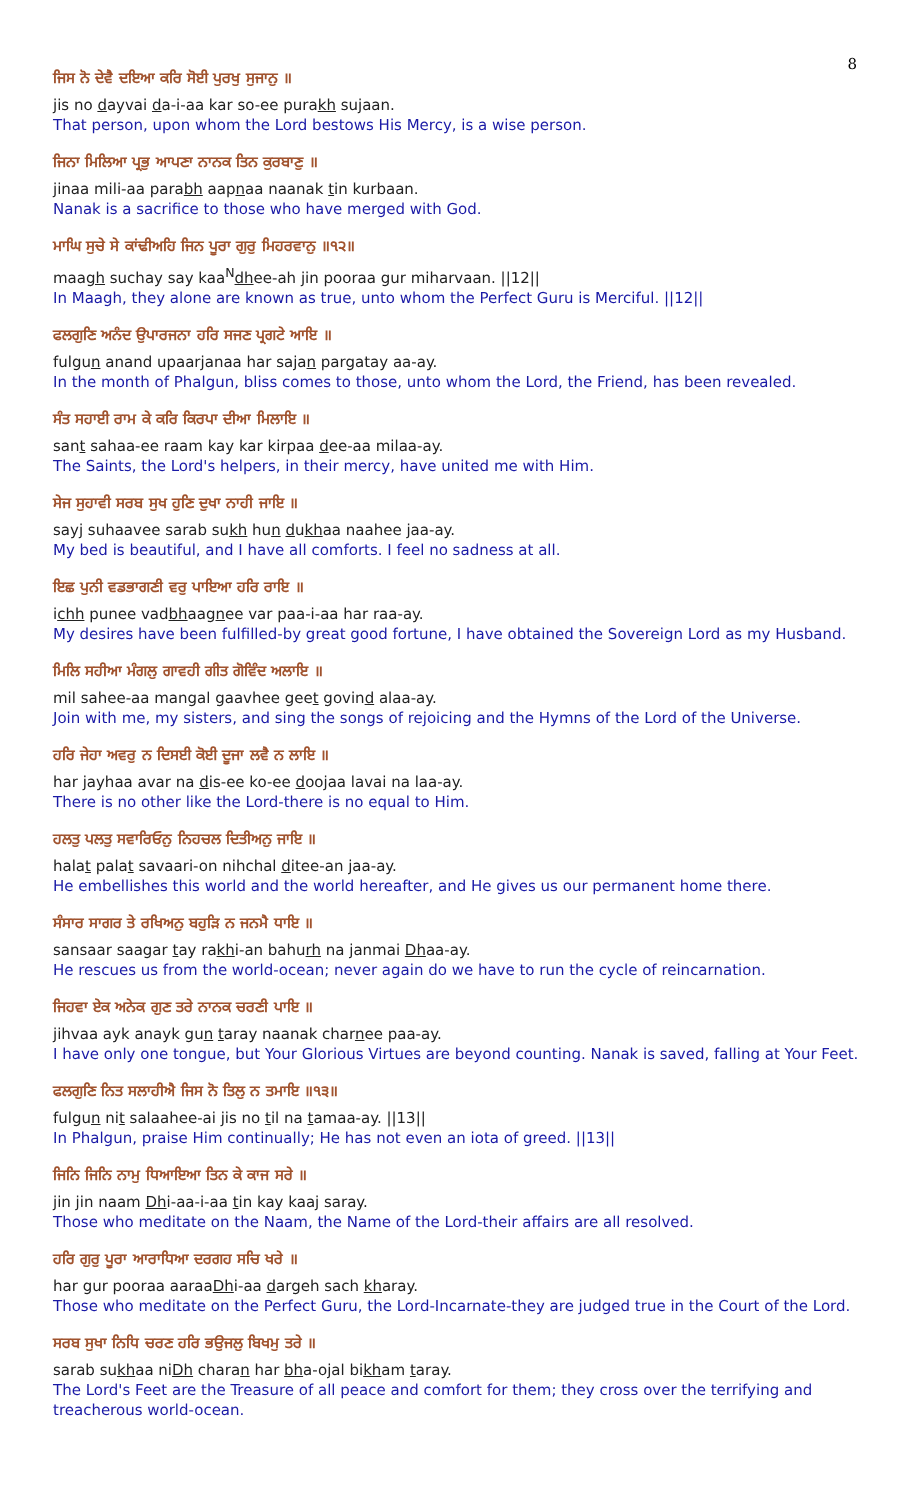8
ਜਿਸ ਨੋ ਦੇਵੈ ਦਇਆ ਕਰਿ ਸੋਈ ਪੁਰਖੁ ਸੁਜਾਨੁ ॥
jis no dayvai da-i-aa kar so-ee purakh sujaan.
That person, upon whom the Lord bestows His Mercy, is a wise person.
ਜਿਨਾ ਮਿਲਿਆ ਪ੍ਰਭੁ ਆਪਣਾ ਨਾਨਕ ਤਿਨ ਕੁਰਬਾਣੁ ॥
jinaa mili-aa parabh aapnaa naanak tin kurbaan.
Nanak is a sacrifice to those who have merged with God.
ਮਾਘਿ ਸੁਚੇ ਸੇ ਕਾਂਢੀਅਹਿ ਜਿਨ ਪੂਰਾ ਗੁਰੁ ਮਿਹਰਵਾਨੁ ॥੧੨॥
maagh suchay say kaa<sup>N</sup>dhee-ah jin pooraa gur miharvaan. ||12||
In Maagh, they alone are known as true, unto whom the Perfect Guru is Merciful. ||12||
ਫਲਗੁਣਿ ਅਨੰਦ ਉਪਾਰਜਨਾ ਹਰਿ ਸਜਣ ਪ੍ਰਗਟੇ ਆਇ ॥
fulgun anand upaarjanaa har sajan pargatay aa-ay.
In the month of Phalgun, bliss comes to those, unto whom the Lord, the Friend, has been revealed.
ਸੰਤ ਸਹਾਈ ਰਾਮ ਕੇ ਕਰਿ ਕਿਰਪਾ ਦੀਆ ਮਿਲਾਇ ॥
sant sahaa-ee raam kay kar kirpaa dee-aa milaa-ay.
The Saints, the Lord's helpers, in their mercy, have united me with Him.
ਸੇਜ ਸੁਹਾਵੀ ਸਰਬ ਸੁਖ ਹੁਣਿ ਦੁਖਾ ਨਾਹੀ ਜਾਇ ॥
sayj suhaavee sarab sukh hun dukhaa naahee jaa-ay.
My bed is beautiful, and I have all comforts. I feel no sadness at all.
ਇਛ ਪੁਨੀ ਵਡਭਾਗਣੀ ਵਰੁ ਪਾਇਆ ਹਰਿ ਰਾਇ ॥
ichh punee vadbhaagnee var paa-i-aa har raa-ay.
My desires have been fulfilled-by great good fortune, I have obtained the Sovereign Lord as my Husband.
ਮਿਲਿ ਸਹੀਆ ਮੰਗਲੁ ਗਾਵਹੀ ਗੀਤ ਗੋਵਿੰਦ ਅਲਾਇ ॥
mil sahee-aa mangal gaavhee geet govind alaa-ay.
Join with me, my sisters, and sing the songs of rejoicing and the Hymns of the Lord of the Universe.
ਹਰਿ ਜੇਹਾ ਅਵਰੁ ਨ ਦਿਸਈ ਕੋਈ ਦੂਜਾ ਲਵੈ ਨ ਲਾਇ ॥
har jayhaa avar na dis-ee ko-ee doojaa lavai na laa-ay.
There is no other like the Lord-there is no equal to Him.
ਹਲਤੁ ਪਲਤੁ ਸਵਾਰਿਓਨੁ ਨਿਹਚਲ ਦਿਤੀਅਨੁ ਜਾਇ ॥
halat palat savaari-on nihchal ditee-an jaa-ay.
He embellishes this world and the world hereafter, and He gives us our permanent home there.
ਸੰਸਾਰ ਸਾਗਰ ਤੇ ਰਖਿਅਨੁ ਬਹੁੜਿ ਨ ਜਨਮੈ ਧਾਇ ॥
sansaar saagar tay rakhi-an bahurh na janmai Dhaa-ay.
He rescues us from the world-ocean; never again do we have to run the cycle of reincarnation.
ਜਿਹਵਾ ਏਕ ਅਨੇਕ ਗੁਣ ਤਰੇ ਨਾਨਕ ਚਰਣੀ ਪਾਇ ॥
jihvaa ayk anayk gun taray naanak charnee paa-ay.
I have only one tongue, but Your Glorious Virtues are beyond counting. Nanak is saved, falling at Your Feet.
ਫਲਗੁਣਿ ਨਿਤ ਸਲਾਹੀਐ ਜਿਸ ਨੋ ਤਿਲੁ ਨ ਤਮਾਇ ॥੧੩॥
fulgun nit salaahee-ai jis no til na tamaa-ay. ||13||
In Phalgun, praise Him continually; He has not even an iota of greed. ||13||
ਜਿਨਿ ਜਿਨਿ ਨਾਮੁ ਧਿਆਇਆ ਤਿਨ ਕੇ ਕਾਜ ਸਰੇ ॥
jin jin naam Dhi-aa-i-aa tin kay kaaj saray.
Those who meditate on the Naam, the Name of the Lord-their affairs are all resolved.
ਹਰਿ ਗੁਰੁ ਪੂਰਾ ਆਰਾਧਿਆ ਦਰਗਹ ਸਚਿ ਖਰੇ ॥
har gur pooraa aaraaDhi-aa dargeh sach kharay.
Those who meditate on the Perfect Guru, the Lord-Incarnate-they are judged true in the Court of the Lord.
ਸਰਬ ਸੁਖਾ ਨਿਧਿ ਚਰਣ ਹਰਿ ਭਉਜਲੁ ਬਿਖਮੁ ਤਰੇ ॥
sarab sukhaa niDh charan har bha-ojal bikham taray.
The Lord's Feet are the Treasure of all peace and comfort for them; they cross over the terrifying and treacherous world-ocean.